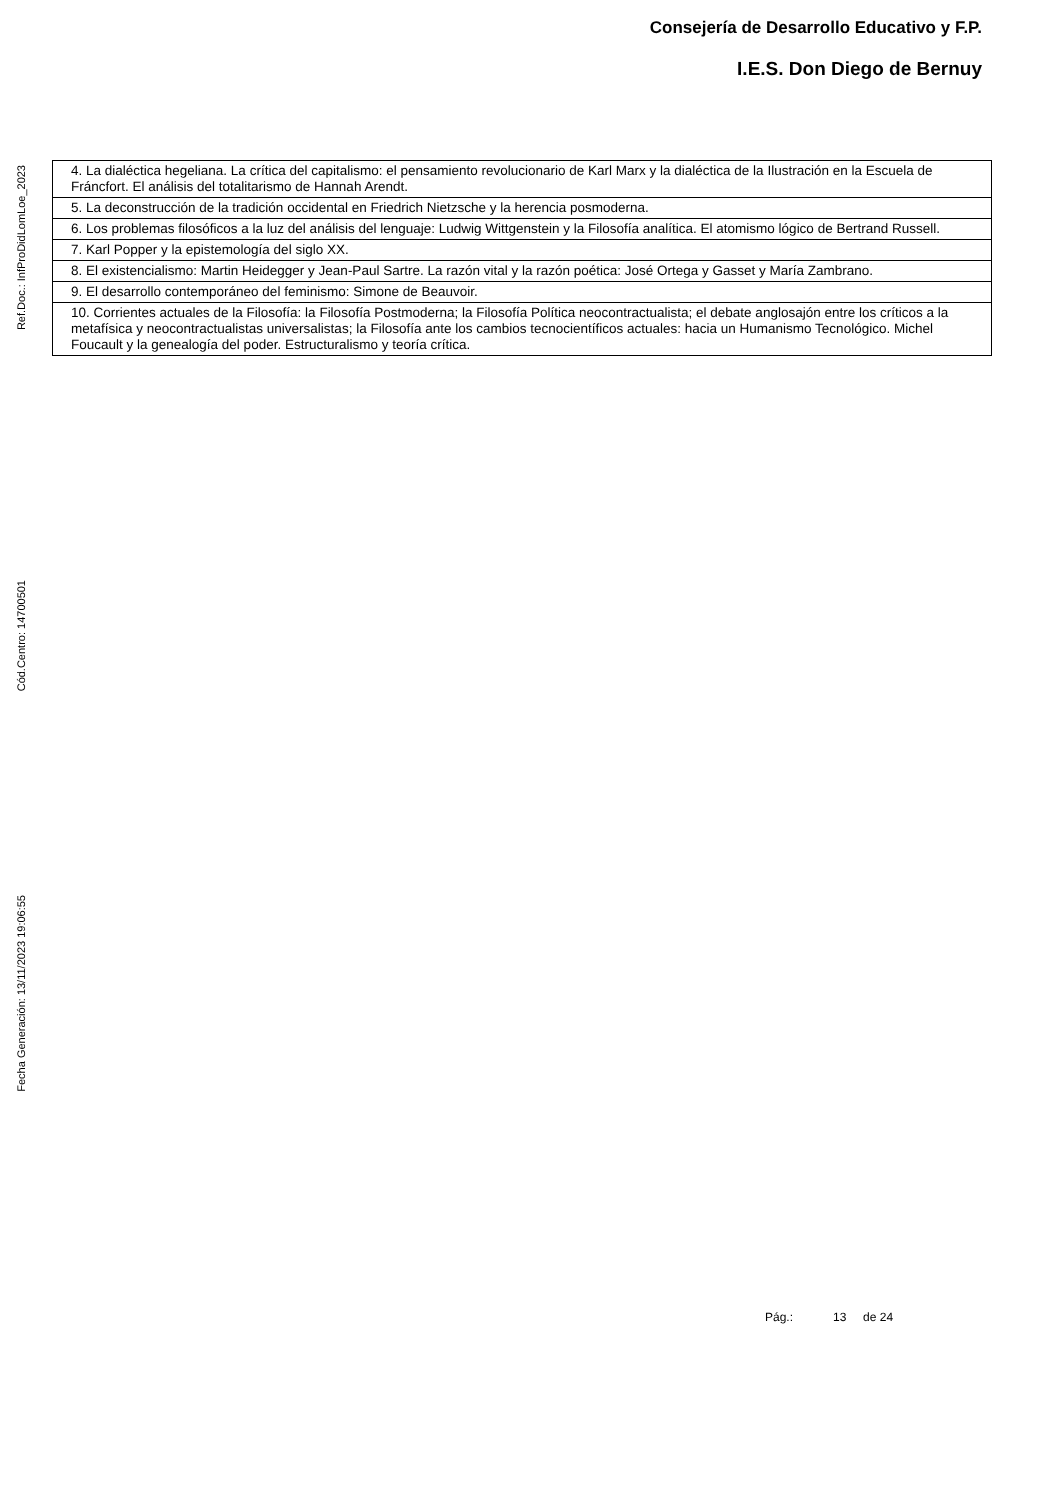Consejería de Desarrollo Educativo y F.P.
I.E.S. Don Diego de Bernuy
Ref.Doc.: InfProDidLomLoe_2023
Cód.Centro: 14700501
Fecha Generación: 13/11/2023 19:06:55
| 4. La dialéctica hegeliana. La crítica del capitalismo: el pensamiento revolucionario de Karl Marx y la dialéctica de la Ilustración en la Escuela de Fráncfort. El análisis del totalitarismo de Hannah Arendt. |
| 5. La deconstrucción de la tradición occidental en Friedrich Nietzsche y la herencia posmoderna. |
| 6. Los problemas filosóficos a la luz del análisis del lenguaje: Ludwig Wittgenstein y la Filosofía analítica. El atomismo lógico de Bertrand Russell. |
| 7. Karl Popper y la epistemología del siglo XX. |
| 8. El existencialismo: Martin Heidegger y Jean-Paul Sartre. La razón vital y la razón poética: José Ortega y Gasset y María Zambrano. |
| 9. El desarrollo contemporáneo del feminismo: Simone de Beauvoir. |
| 10. Corrientes actuales de la Filosofía: la Filosofía Postmoderna; la Filosofía Política neocontractualista; el debate anglosajón entre los críticos a la metafísica y neocontractualistas universalistas; la Filosofía ante los cambios tecnocientíficos actuales: hacia un Humanismo Tecnológico. Michel Foucault y la genealogía del poder. Estructuralismo y teoría crítica. |
Pág.: 13 de 24